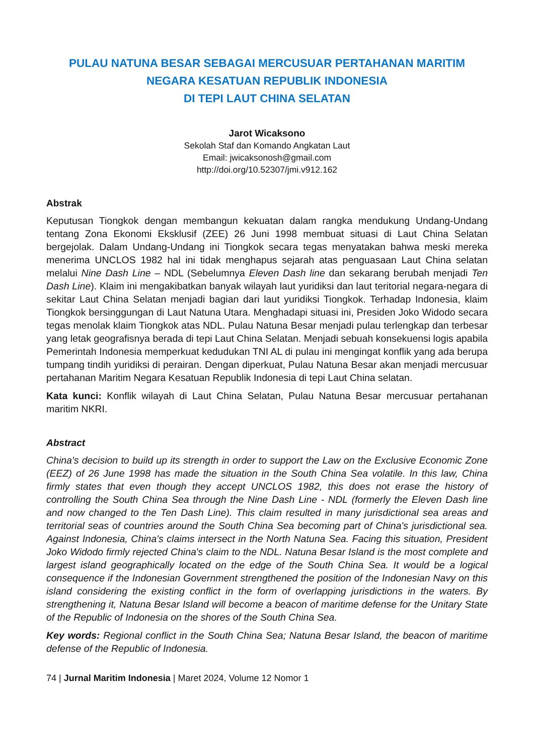PULAU NATUNA BESAR SEBAGAI MERCUSUAR PERTAHANAN MARITIM
NEGARA KESATUAN REPUBLIK INDONESIA
DI TEPI LAUT CHINA SELATAN
Jarot Wicaksono
Sekolah Staf dan Komando Angkatan Laut
Email: jwicaksonosh@gmail.com
http://doi.org/10.52307/jmi.v912.162
Abstrak
Keputusan Tiongkok dengan membangun kekuatan dalam rangka mendukung Undang-Undang tentang Zona Ekonomi Eksklusif (ZEE) 26 Juni 1998 membuat situasi di Laut China Selatan bergejolak. Dalam Undang-Undang ini Tiongkok secara tegas menyatakan bahwa meski mereka menerima UNCLOS 1982 hal ini tidak menghapus sejarah atas penguasaan Laut China selatan melalui Nine Dash Line – NDL (Sebelumnya Eleven Dash line dan sekarang berubah menjadi Ten Dash Line). Klaim ini mengakibatkan banyak wilayah laut yuridiksi dan laut teritorial negara-negara di sekitar Laut China Selatan menjadi bagian dari laut yuridiksi Tiongkok. Terhadap Indonesia, klaim Tiongkok bersinggungan di Laut Natuna Utara. Menghadapi situasi ini, Presiden Joko Widodo secara tegas menolak klaim Tiongkok atas NDL. Pulau Natuna Besar menjadi pulau terlengkap dan terbesar yang letak geografisnya berada di tepi Laut China Selatan. Menjadi sebuah konsekuensi logis apabila Pemerintah Indonesia memperkuat kedudukan TNI AL di pulau ini mengingat konflik yang ada berupa tumpang tindih yuridiksi di perairan. Dengan diperkuat, Pulau Natuna Besar akan menjadi mercusuar pertahanan Maritim Negara Kesatuan Republik Indonesia di tepi Laut China selatan.
Kata kunci: Konflik wilayah di Laut China Selatan, Pulau Natuna Besar mercusuar pertahanan maritim NKRI.
Abstract
China's decision to build up its strength in order to support the Law on the Exclusive Economic Zone (EEZ) of 26 June 1998 has made the situation in the South China Sea volatile. In this law, China firmly states that even though they accept UNCLOS 1982, this does not erase the history of controlling the South China Sea through the Nine Dash Line - NDL (formerly the Eleven Dash line and now changed to the Ten Dash Line). This claim resulted in many jurisdictional sea areas and territorial seas of countries around the South China Sea becoming part of China's jurisdictional sea. Against Indonesia, China's claims intersect in the North Natuna Sea. Facing this situation, President Joko Widodo firmly rejected China's claim to the NDL. Natuna Besar Island is the most complete and largest island geographically located on the edge of the South China Sea. It would be a logical consequence if the Indonesian Government strengthened the position of the Indonesian Navy on this island considering the existing conflict in the form of overlapping jurisdictions in the waters. By strengthening it, Natuna Besar Island will become a beacon of maritime defense for the Unitary State of the Republic of Indonesia on the shores of the South China Sea.
Key words: Regional conflict in the South China Sea; Natuna Besar Island, the beacon of maritime defense of the Republic of Indonesia.
74 | Jurnal Maritim Indonesia | Maret 2024, Volume 12 Nomor 1